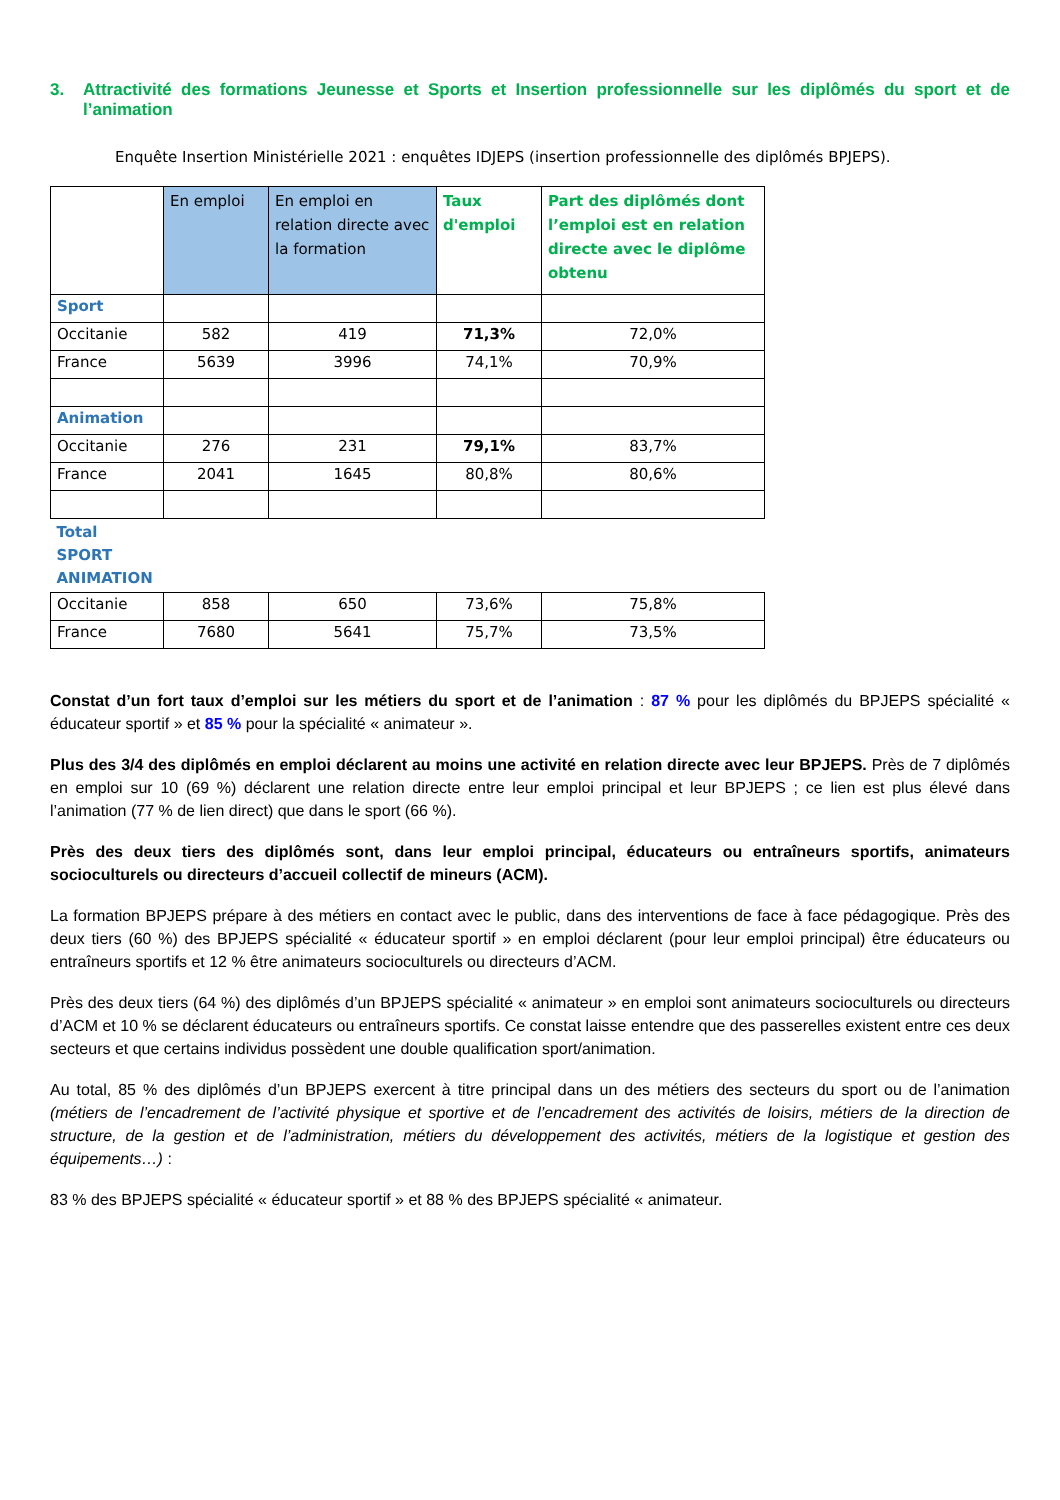3. Attractivité des formations Jeunesse et Sports et Insertion professionnelle sur les diplômés du sport et de l’animation
Enquête Insertion Ministérielle 2021 : enquêtes IDJEPS (insertion professionnelle des diplômés BPJEPS).
| | En emploi | En emploi en relation directe avec la formation | Taux d'emploi | Part des diplômés dont l’emploi est en relation directe avec le diplôme obtenu |
| --- | --- | --- | --- | --- |
| Sport | | | | |
| Occitanie | 582 | 419 | 71,3% | 72,0% |
| France | 5639 | 3996 | 74,1% | 70,9% |
| Animation | | | | |
| Occitanie | 276 | 231 | 79,1% | 83,7% |
| France | 2041 | 1645 | 80,8% | 80,6% |
| Total SPORT ANIMATION | | | | |
| Occitanie | 858 | 650 | 73,6% | 75,8% |
| France | 7680 | 5641 | 75,7% | 73,5% |
Constat d’un fort taux d’emploi sur les métiers du sport et de l’animation : 87 % pour les diplômés du BPJEPS spécialité « éducateur sportif » et 85 % pour la spécialité « animateur ».
Plus des 3/4 des diplômés en emploi déclarent au moins une activité en relation directe avec leur BPJEPS. Près de 7 diplômés en emploi sur 10 (69 %) déclarent une relation directe entre leur emploi principal et leur BPJEPS ; ce lien est plus élevé dans l’animation (77 % de lien direct) que dans le sport (66 %).
Près des deux tiers des diplômés sont, dans leur emploi principal, éducateurs ou entraîneurs sportifs, animateurs socioculturels ou directeurs d’accueil collectif de mineurs (ACM).
La formation BPJEPS prépare à des métiers en contact avec le public, dans des interventions de face à face pédagogique. Près des deux tiers (60 %) des BPJEPS spécialité « éducateur sportif » en emploi déclarent (pour leur emploi principal) être éducateurs ou entraîneurs sportifs et 12 % être animateurs socioculturels ou directeurs d’ACM.
Près des deux tiers (64 %) des diplômés d’un BPJEPS spécialité « animateur » en emploi sont animateurs socioculturels ou directeurs d’ACM et 10 % se déclarent éducateurs ou entraîneurs sportifs. Ce constat laisse entendre que des passerelles existent entre ces deux secteurs et que certains individus possèdent une double qualification sport/animation.
Au total, 85 % des diplômés d’un BPJEPS exercent à titre principal dans un des métiers des secteurs du sport ou de l’animation (métiers de l’encadrement de l’activité physique et sportive et de l’encadrement des activités de loisirs, métiers de la direction de structure, de la gestion et de l’administration, métiers du développement des activités, métiers de la logistique et gestion des équipements…) :
83 % des BPJEPS spécialité « éducateur sportif » et 88 % des BPJEPS spécialité « animateur.